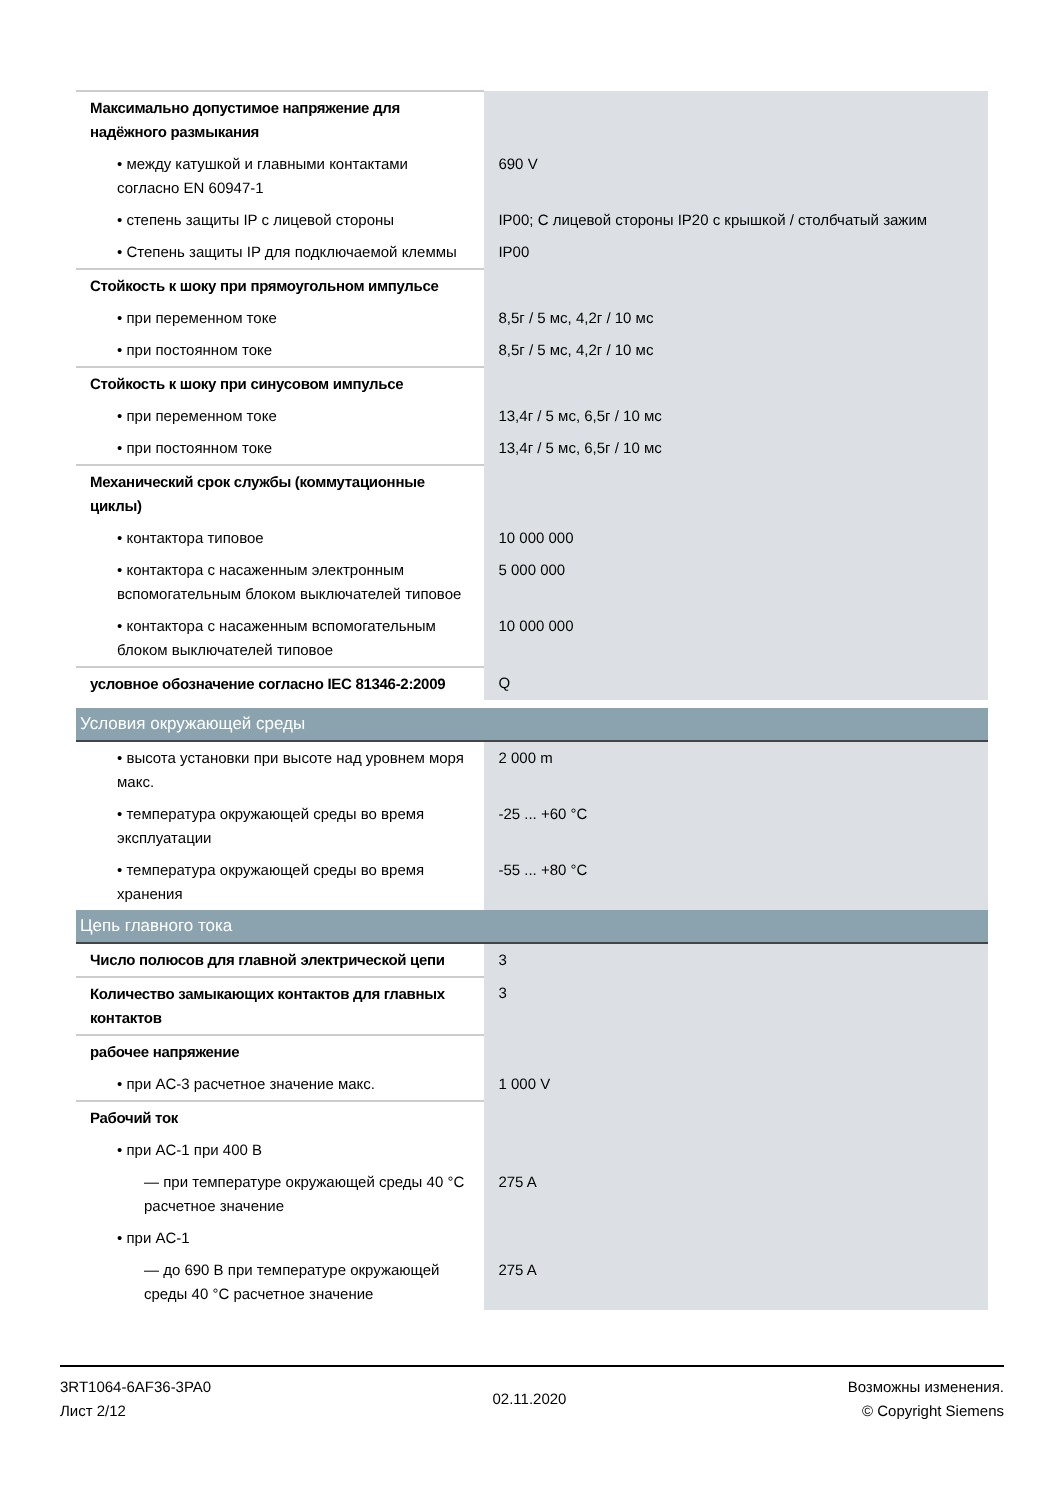| Максимально допустимое напряжение для надёжного размыкания | |
| • между катушкой и главными контактами согласно EN 60947-1 | 690 V |
| • степень защиты IP с лицевой стороны | IP00; С лицевой стороны IP20 с крышкой / столбчатый зажим |
| • Степень защиты IP для подключаемой клеммы | IP00 |
| Стойкость к шоку при прямоугольном импульсе | |
| • при переменном токе | 8,5г / 5 мс, 4,2г / 10 мс |
| • при постоянном токе | 8,5г / 5 мс, 4,2г / 10 мс |
| Стойкость к шоку при синусовом импульсе | |
| • при переменном токе | 13,4г / 5 мс, 6,5г / 10 мс |
| • при постоянном токе | 13,4г / 5 мс, 6,5г / 10 мс |
| Механический срок службы (коммутационные циклы) | |
| • контактора типовое | 10 000 000 |
| • контактора с насаженным электронным вспомогательным блоком выключателей типовое | 5 000 000 |
| • контактора с насаженным вспомогательным блоком выключателей типовое | 10 000 000 |
| условное обозначение согласно IEC 81346-2:2009 | Q |
| Условия окружающей среды | |
| • высота установки при высоте над уровнем моря макс. | 2 000 m |
| • температура окружающей среды во время эксплуатации | -25 ... +60 °C |
| • температура окружающей среды во время хранения | -55 ... +80 °C |
| Цепь главного тока | |
| Число полюсов для главной электрической цепи | 3 |
| Количество замыкающих контактов для главных контактов | 3 |
| рабочее напряжение | |
| • при AC-3 расчетное значение макс. | 1 000 V |
| Рабочий ток | |
| • при AC-1 при 400 В | |
| — при температуре окружающей среды 40 °C расчетное значение | 275 A |
| • при AC-1 | |
| — до 690 В при температуре окружающей среды 40 °C расчетное значение | 275 A |
3RT1064-6AF36-3PA0
Лист 2/12
02.11.2020
Возможны изменения.
© Copyright Siemens